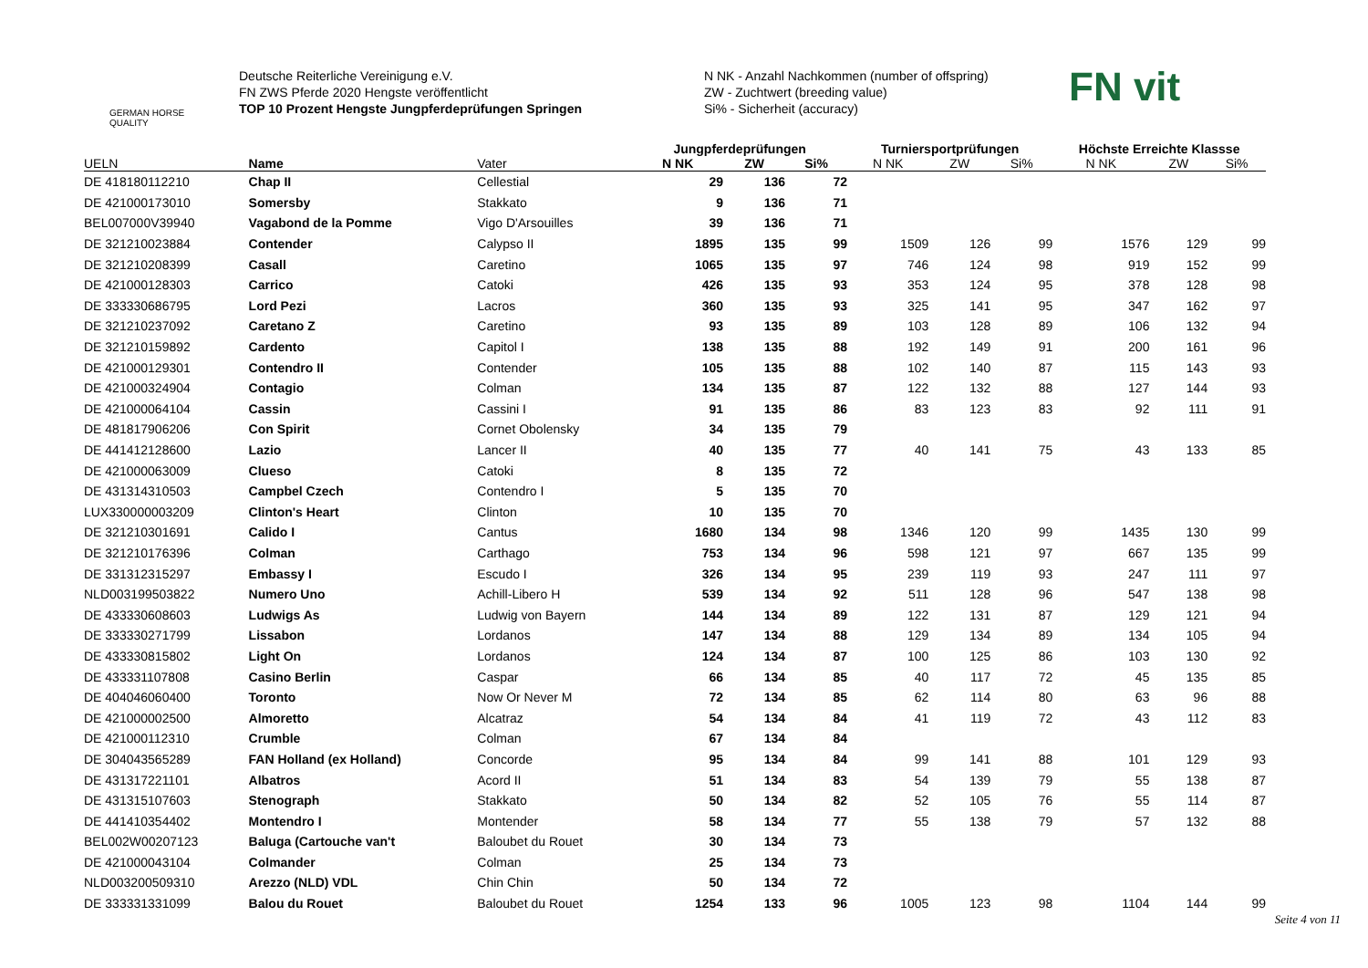GERMAN HORSE QUALITY
Deutsche Reiterliche Vereinigung e.V.
FN ZWS Pferde 2020 Hengste veröffentlicht
TOP 10 Prozent Hengste Jungpferdeprüfungen Springen
N NK - Anzahl Nachkommen (number of offspring)
ZW - Zuchtwert (breeding value)
Si% - Sicherheit (accuracy)
FN vit
| | | | Jungpferdeprüfungen | | | Turniersportprüfungen | | | Höchste Erreichte Klassse | | |
| --- | --- | --- | --- | --- | --- | --- | --- | --- | --- | --- | --- |
| UELN | Name | Vater | N NK | ZW | Si% | N NK | ZW | Si% | N NK | ZW | Si% |
| DE 418180112210 | Chap II | Cellestial | 29 | 136 | 72 | | | | | | |
| DE 421000173010 | Somersby | Stakkato | 9 | 136 | 71 | | | | | | |
| BEL007000V39940 | Vagabond de la Pomme | Vigo D'Arsouilles | 39 | 136 | 71 | | | | | | |
| DE 321210023884 | Contender | Calypso II | 1895 | 135 | 99 | 1509 | 126 | 99 | 1576 | 129 | 99 |
| DE 321210208399 | Casall | Caretino | 1065 | 135 | 97 | 746 | 124 | 98 | 919 | 152 | 99 |
| DE 421000128303 | Carrico | Catoki | 426 | 135 | 93 | 353 | 124 | 95 | 378 | 128 | 98 |
| DE 333330686795 | Lord Pezi | Lacros | 360 | 135 | 93 | 325 | 141 | 95 | 347 | 162 | 97 |
| DE 321210237092 | Caretano Z | Caretino | 93 | 135 | 89 | 103 | 128 | 89 | 106 | 132 | 94 |
| DE 321210159892 | Cardento | Capitol I | 138 | 135 | 88 | 192 | 149 | 91 | 200 | 161 | 96 |
| DE 421000129301 | Contendro II | Contender | 105 | 135 | 88 | 102 | 140 | 87 | 115 | 143 | 93 |
| DE 421000324904 | Contagio | Colman | 134 | 135 | 87 | 122 | 132 | 88 | 127 | 144 | 93 |
| DE 421000064104 | Cassin | Cassini I | 91 | 135 | 86 | 83 | 123 | 83 | 92 | 111 | 91 |
| DE 481817906206 | Con Spirit | Cornet Obolensky | 34 | 135 | 79 | | | | | | |
| DE 441412128600 | Lazio | Lancer II | 40 | 135 | 77 | 40 | 141 | 75 | 43 | 133 | 85 |
| DE 421000063009 | Clueso | Catoki | 8 | 135 | 72 | | | | | | |
| DE 431314310503 | Campbel Czech | Contendro I | 5 | 135 | 70 | | | | | | |
| LUX330000003209 | Clinton's Heart | Clinton | 10 | 135 | 70 | | | | | | |
| DE 321210301691 | Calido I | Cantus | 1680 | 134 | 98 | 1346 | 120 | 99 | 1435 | 130 | 99 |
| DE 321210176396 | Colman | Carthago | 753 | 134 | 96 | 598 | 121 | 97 | 667 | 135 | 99 |
| DE 331312315297 | Embassy I | Escudo I | 326 | 134 | 95 | 239 | 119 | 93 | 247 | 111 | 97 |
| NLD003199503822 | Numero Uno | Achill-Libero H | 539 | 134 | 92 | 511 | 128 | 96 | 547 | 138 | 98 |
| DE 433330608603 | Ludwigs As | Ludwig von Bayern | 144 | 134 | 89 | 122 | 131 | 87 | 129 | 121 | 94 |
| DE 333330271799 | Lissabon | Lordanos | 147 | 134 | 88 | 129 | 134 | 89 | 134 | 105 | 94 |
| DE 433330815802 | Light On | Lordanos | 124 | 134 | 87 | 100 | 125 | 86 | 103 | 130 | 92 |
| DE 433331107808 | Casino Berlin | Caspar | 66 | 134 | 85 | 40 | 117 | 72 | 45 | 135 | 85 |
| DE 404046060400 | Toronto | Now Or Never M | 72 | 134 | 85 | 62 | 114 | 80 | 63 | 96 | 88 |
| DE 421000002500 | Almoretto | Alcatraz | 54 | 134 | 84 | 41 | 119 | 72 | 43 | 112 | 83 |
| DE 421000112310 | Crumble | Colman | 67 | 134 | 84 | | | | | | |
| DE 304043565289 | FAN Holland (ex Holland) | Concorde | 95 | 134 | 84 | 99 | 141 | 88 | 101 | 129 | 93 |
| DE 431317221101 | Albatros | Acord II | 51 | 134 | 83 | 54 | 139 | 79 | 55 | 138 | 87 |
| DE 431315107603 | Stenograph | Stakkato | 50 | 134 | 82 | 52 | 105 | 76 | 55 | 114 | 87 |
| DE 441410354402 | Montendro I | Montender | 58 | 134 | 77 | 55 | 138 | 79 | 57 | 132 | 88 |
| BEL002W00207123 | Baluga (Cartouche van't | Baloubet du Rouet | 30 | 134 | 73 | | | | | | |
| DE 421000043104 | Colmander | Colman | 25 | 134 | 73 | | | | | | |
| NLD003200509310 | Arezzo (NLD) VDL | Chin Chin | 50 | 134 | 72 | | | | | | |
| DE 333331331099 | Balou du Rouet | Baloubet du Rouet | 1254 | 133 | 96 | 1005 | 123 | 98 | 1104 | 144 | 99 |
Seite 4 von 11